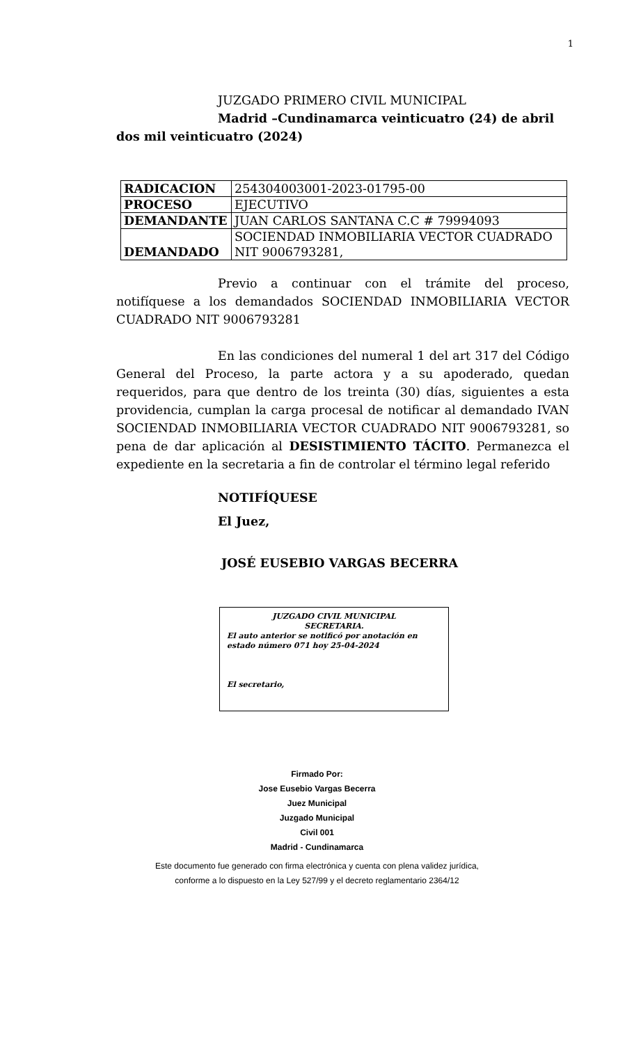1
JUZGADO PRIMERO CIVIL MUNICIPAL
Madrid –Cundinamarca veinticuatro (24) de abril
dos mil veinticuatro (2024)
| RADICACION | 254304003001-2023-01795-00 |
| PROCESO | EJECUTIVO |
| DEMANDANTE | JUAN CARLOS SANTANA C.C # 79994093 |
| DEMANDADO | SOCIENDAD INMOBILIARIA VECTOR CUADRADO NIT 9006793281, |
Previo a continuar con el trámite del proceso, notifíquese a los demandados SOCIENDAD INMOBILIARIA VECTOR CUADRADO NIT 9006793281
En las condiciones del numeral 1 del art 317 del Código General del Proceso, la parte actora y a su apoderado, quedan requeridos, para que dentro de los treinta (30) días, siguientes a esta providencia, cumplan la carga procesal de notificar al demandado IVAN SOCIENDAD INMOBILIARIA VECTOR CUADRADO NIT 9006793281, so pena de dar aplicación al DESISTIMIENTO TÁCITO. Permanezca el expediente en la secretaria a fin de controlar el término legal referido
NOTIFÍQUESE
El Juez,
JOSÉ EUSEBIO VARGAS BECERRA
JUZGADO CIVIL MUNICIPAL
SECRETARIA.
El auto anterior se notificó por anotación en estado número 071 hoy 25-04-2024
El secretario,
Firmado Por:
Jose Eusebio Vargas Becerra
Juez Municipal
Juzgado Municipal
Civil 001
Madrid - Cundinamarca
Este documento fue generado con firma electrónica y cuenta con plena validez jurídica,
conforme a lo dispuesto en la Ley 527/99 y el decreto reglamentario 2364/12